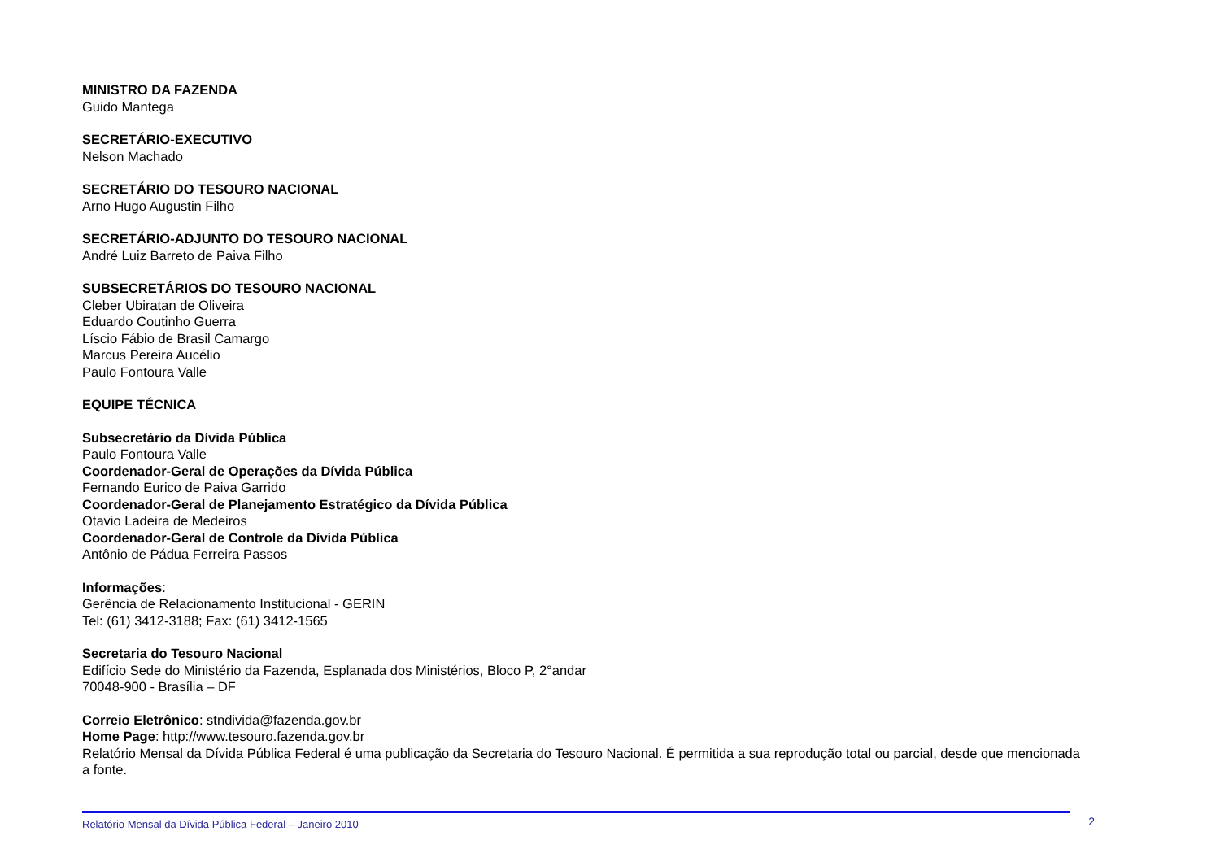MINISTRO DA FAZENDA
Guido Mantega
SECRETÁRIO-EXECUTIVO
Nelson Machado
SECRETÁRIO DO TESOURO NACIONAL
Arno Hugo Augustin Filho
SECRETÁRIO-ADJUNTO DO TESOURO NACIONAL
André Luiz Barreto de Paiva Filho
SUBSECRETÁRIOS DO TESOURO NACIONAL
Cleber Ubiratan de Oliveira
Eduardo Coutinho Guerra
Líscio Fábio de Brasil Camargo
Marcus Pereira Aucélio
Paulo Fontoura Valle
EQUIPE TÉCNICA
Subsecretário da Dívida Pública
Paulo Fontoura Valle
Coordenador-Geral de Operações da Dívida Pública
Fernando Eurico de Paiva Garrido
Coordenador-Geral de Planejamento Estratégico da Dívida Pública
Otavio Ladeira de Medeiros
Coordenador-Geral de Controle da Dívida Pública
Antônio de Pádua Ferreira Passos
Informações:
Gerência de Relacionamento Institucional - GERIN
Tel: (61) 3412-3188; Fax: (61) 3412-1565
Secretaria do Tesouro Nacional
Edifício Sede do Ministério da Fazenda, Esplanada dos Ministérios, Bloco P, 2°andar
70048-900 - Brasília – DF
Correio Eletrônico: stndivida@fazenda.gov.br
Home Page: http://www.tesouro.fazenda.gov.br
Relatório Mensal da Dívida Pública Federal é uma publicação da Secretaria do Tesouro Nacional. É permitida a sua reprodução total ou parcial, desde que mencionada a fonte.
Relatório Mensal da Dívida Pública Federal – Janeiro 2010 2